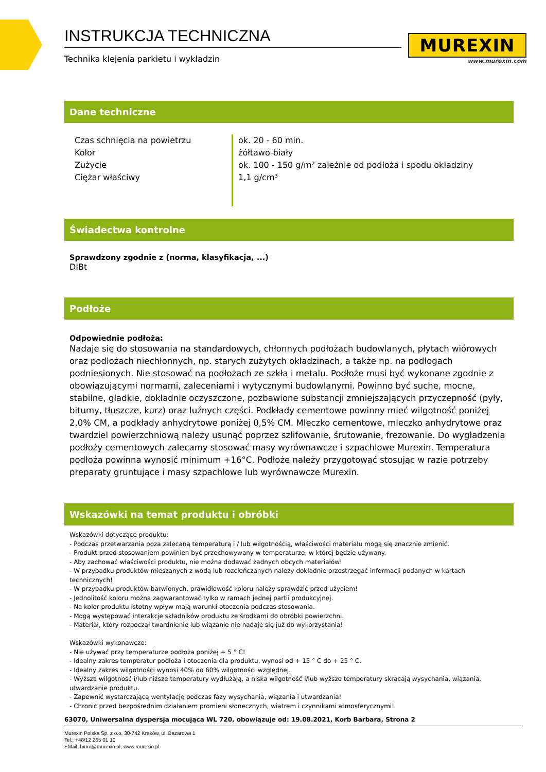INSTRUKCJA TECHNICZNA
Technika klejenia parkietu i wykładzin
MUREXIN
www.murexin.com
Dane techniczne
| Czas schnięcia na powietrzu | ok. 20 - 60 min. |
| Kolor | żółtawo-biały |
| Zużycie | ok. 100 - 150 g/m² zależnie od podłoża i spodu okładziny |
| Ciężar właściwy | 1,1 g/cm³ |
Świadectwa kontrolne
Sprawdzony zgodnie z (norma, klasyfikacja, ...)
DIBt
Podłoże
Odpowiednie podłoża:
Nadaje się do stosowania na standardowych, chłonnych podłożach budowlanych, płytach wiórowych oraz podłożach niechłonnych, np. starych zużytych okładzinach, a także np. na podłogach podniesionych. Nie stosować na podłożach ze szkła i metalu. Podłoże musi być wykonane zgodnie z obowiązującymi normami, zaleceniami i wytycznymi budowlanymi. Powinno być suche, mocne, stabilne, gładkie, dokładnie oczyszczone, pozbawione substancji zmniejszających przyczepność (pyły, bitumy, tłuszcze, kurz) oraz luźnych części. Podkłady cementowe powinny mieć wilgotność poniżej 2,0% CM, a podkłady anhydrytowe poniżej 0,5% CM. Mleczko cementowe, mleczko anhydrytowe oraz twardziel powierzchniową należy usunąć poprzez szlifowanie, śrutowanie, frezowanie. Do wygładzenia podłoży cementowych zalecamy stosować masy wyrównawcze i szpachlowe Murexin. Temperatura podłoża powinna wynosić minimum +16°C. Podłoże należy przygotować stosując w razie potrzeby preparaty gruntujące i masy szpachlowe lub wyrównawcze Murexin.
Wskazówki na temat produktu i obróbki
Wskazówki dotyczące produktu:
- Podczas przetwarzania poza zalecaną temperaturą i / lub wilgotnością, właściwości materiału mogą się znacznie zmienić.
- Produkt przed stosowaniem powinien być przechowywany w temperaturze, w której będzie używany.
- Aby zachować właściwości produktu, nie można dodawać żadnych obcych materiałów!
- W przypadku produktów mieszanych z wodą lub rozcieńczanych należy dokładnie przestrzegać informacji podanych w kartach technicznych!
- W przypadku produktów barwionych, prawidłowość koloru należy sprawdzić przed użyciem!
- Jednolitość koloru można zagwarantować tylko w ramach jednej partii produkcyjnej.
- Na kolor produktu istotny wpływ mają warunki otoczenia podczas stosowania.
- Mogą występować interakcje składników produktu ze środkami do obróbki powierzchni.
- Materiał, który rozpoczął twardnienie lub wiązanie nie nadaje się już do wykorzystania!
Wskazówki wykonawcze:
- Nie używać przy temperaturze podłoża poniżej + 5 ° C!
- Idealny zakres temperatur podłoża i otoczenia dla produktu, wynosi od + 15 ° C do + 25 ° C.
- Idealny zakres wilgotności wynosi 40% do 60% wilgotności względnej.
- Wyższa wilgotność i/lub niższe temperatury wydłużają, a niska wilgotność i/lub wyższe temperatury skracają wysychania, wiązania, utwardzanie produktu.
- Zapewnić wystarczającą wentylację podczas fazy wysychania, wiązania i utwardzania!
- Chronić przed bezpośrednim działaniem promieni słonecznych, wiatrem i czynnikami atmosferycznymi!
63070, Uniwersalna dyspersja mocująca WL 720, obowiązuje od: 19.08.2021, Korb Barbara, Strona 2
Murexin Polska Sp. z o.o. 30-742 Kraków, ul. Bazarowa 1
Tel.: +48/12 265 01 10
EMail: biuro@murexin.pl, www.murexin.pl